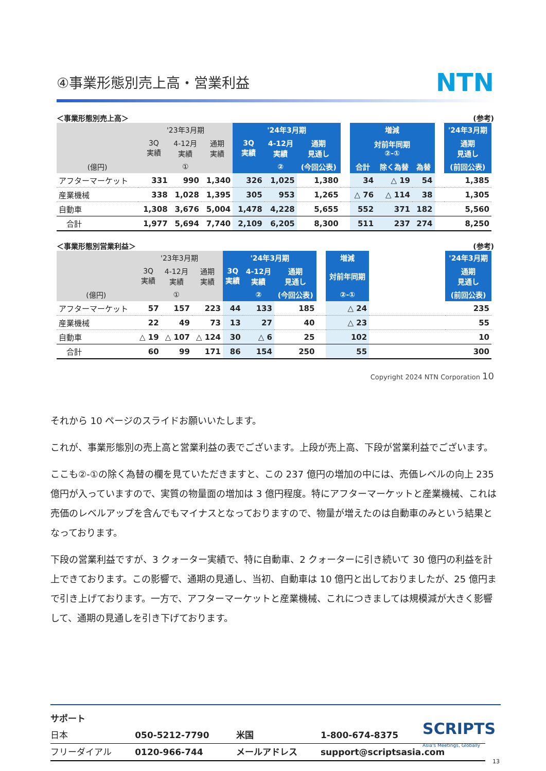④事業形態別売上高・営業利益
NTN
＜事業形態別売上高＞ (参考)
| | '23年3月期 | | | '24年3月期 | | | | 増減 | | | | '24年3月期 |
| --- | --- | --- | --- | --- | --- | --- | --- | --- | --- | --- | --- | --- |
| | 3Q 実績 | 4-12月 実績 | 通期 実績 | 3Q 実績 | 4-12月 実績 | 通期 見通し | | 対前年同期 ②-① | | | | 通期 見通し |
| (億円) | | ① | | | ② | (今回公表) | | 合計 | 除く為替 | 為替 | | (前回公表) |
| アフターマーケット | 331 | 990 | 1,340 | 326 | 1,025 | 1,380 | | 34 | △ 19 | 54 | | 1,385 |
| 産業機械 | 338 | 1,028 | 1,395 | 305 | 953 | 1,265 | | △ 76 | △ 114 | 38 | | 1,305 |
| 自動車 | 1,308 | 3,676 | 5,004 | 1,478 | 4,228 | 5,655 | | 552 | 371 | 182 | | 5,560 |
| 合計 | 1,977 | 5,694 | 7,740 | 2,109 | 6,205 | 8,300 | | 511 | 237 | 274 | | 8,250 |
＜事業形態別営業利益＞ (参考)
| | '23年3月期 | | | '24年3月期 | | | | 増減 | | '24年3月期 |
| --- | --- | --- | --- | --- | --- | --- | --- | --- | --- | --- |
| | 3Q 実績 | 4-12月 実績 | 通期 実績 | 3Q 実績 | 4-12月 実績 | 通期 見通し | | 対前年同期 | | 通期 見通し |
| (億円) | | ① | | | ② | (今回公表) | | ②-① | | (前回公表) |
| アフターマーケット | 57 | 157 | 223 | 44 | 133 | 185 | | △ 24 | | 235 |
| 産業機械 | 22 | 49 | 73 | 13 | 27 | 40 | | △ 23 | | 55 |
| 自動車 | △ 19 | △ 107 | △ 124 | 30 | △ 6 | 25 | | 102 | | 10 |
| 合計 | 60 | 99 | 171 | 86 | 154 | 250 | | 55 | | 300 |
Copyright 2024 NTN Corporation 10
それから 10 ページのスライドお願いいたします。
これが、事業形態別の売上高と営業利益の表でございます。上段が売上高、下段が営業利益でございます。
ここも②-①の除く為替の欄を見ていただきますと、この 237 億円の増加の中には、売価レベルの向上 235 億円が入っていますので、実質の物量面の増加は 3 億円程度。特にアフターマーケットと産業機械、これは売価のレベルアップを含んでもマイナスとなっておりますので、物量が増えたのは自動車のみという結果となっております。
下段の営業利益ですが、3 クォーター実績で、特に自動車、2 クォーターに引き続いて 30 億円の利益を計上できております。この影響で、通期の見通し、当初、自動車は 10 億円と出しておりましたが、25 億円まで引き上げております。一方で、アフターマーケットと産業機械、これにつきましては規模減が大きく影響して、通期の見通しを引き下げております。
サポート
| 日本 | 050-5212-7790 | 米国 | 1-800-674-8375 |
| フリーダイアル | 0120-966-744 | メールアドレス | support@scriptsasia.com |
SCRIPTS
Asia's Meetings, Globally
13